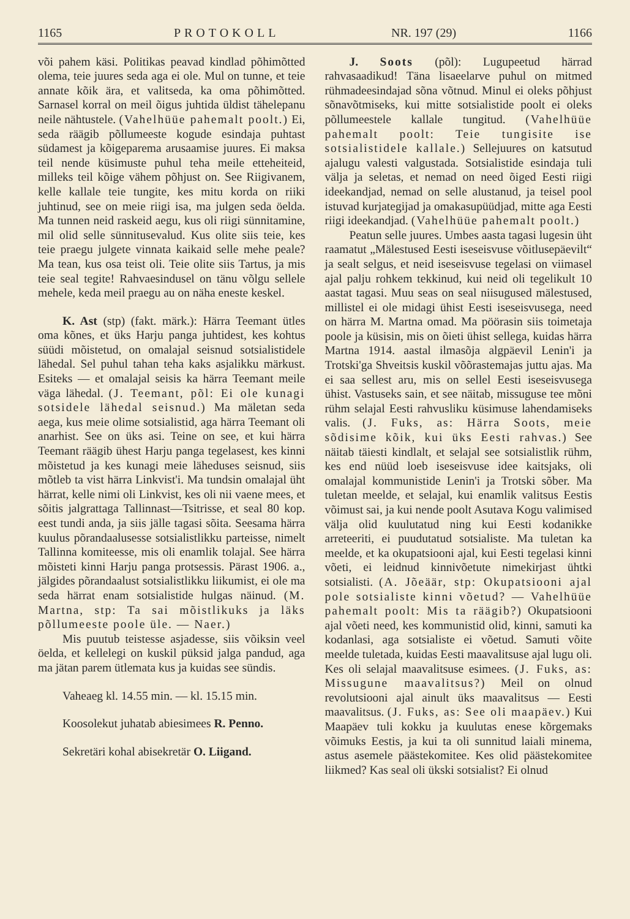1165 PROTOKOLL NR. 197 (29) 1166
või pahem käsi. Politikas peavad kindlad põhimõtted olema, teie juures seda aga ei ole. Mul on tunne, et teie annate kõik ära, et valitseda, ka oma põhimõtted. Sarnasel korral on meil õigus juhtida üldist tähelepanu neile nähtustele. (Vahelhüüe pahemalt poolt.) Ei, seda räägib põllumeeste kogude esindaja puhtast südamest ja kõigeparema arusaamise juures. Ei maksa teil nende küsimuste puhul teha meile etteheiteid, milleks teil kõige vähem põhjust on. See Riigivanem, kelle kallale teie tungite, kes mitu korda on riiki juhtinud, see on meie riigi isa, ma julgen seda öelda. Ma tunnen neid raskeid aegu, kus oli riigi sünnitamine, mil olid selle sünnitusevalud. Kus olite siis teie, kes teie praegu julgete vinnata kaikaid selle mehe peale? Ma tean, kus osa teist oli. Teie olite siis Tartus, ja mis teie seal tegite! Rahvaesindusel on tänu võlgu sellele mehele, keda meil praegu au on näha eneste keskel.
K. Ast (stp) (fakt. märk.): Härra Teemant ütles oma kõnes, et üks Harju panga juhtidest, kes kohtus süüdi mõistetud, on omalajal seisnud sotsialistidele lähedal. Sel puhul tahan teha kaks asjalikku märkust. Esiteks — et omalajal seisis ka härra Teemant meile väga lähedal. (J. Teemant, põl: Ei ole kunagi sotsidele lähedal seisnud.) Ma mäletan seda aega, kus meie olime sotsialistid, aga härra Teemant oli anarhist. See on üks asi. Teine on see, et kui härra Teemant räägib ühest Harju panga tegelasest, kes kinni mõistetud ja kes kunagi meie läheduses seisnud, siis mõtleb ta vist härra Linkvist'i. Ma tundsin omalajal üht härrat, kelle nimi oli Linkvist, kes oli nii vaene mees, et sõitis jalgrattaga Tallinnast—Tsitrisse, et seal 80 kop. eest tundi anda, ja siis jälle tagasi sõita. Seesama härra kuulus põrandaalusesse sotsialistlikku parteisse, nimelt Tallinna komiteesse, mis oli enamlik tolajal. See härra mõisteti kinni Harju panga protsessis. Pärast 1906. a., jälgides põrandaalust sotsialistlikku liikumist, ei ole ma seda härrat enam sotsialistide hulgas näinud. (M. Martna, stp: Ta sai mõistlikuks ja läks põllumeeste poole üle. — Naer.)
Mis puutub teistesse asjadesse, siis võiksin veel öelda, et kellelegi on kuskil püksid jalga pandud, aga ma jätan parem ütlematа kus ja kuidas see sündis.
Vaheaeg kl. 14.55 min. — kl. 15.15 min.
Koosolekut juhatab abiesimees R. Penno.
Sekretäri kohal abisekretär O. Liigand.
J. Soots (põl): Lugupeetud härrad rahvasaadikud! Täna lisaeelarve puhul on mitmed rühmadeesindajad sõna võtnud. Minul ei oleks põhjust sõnavõtmiseks, kui mitte sotsialistide poolt ei oleks põllumeestele kallale tungitud. (Vahelhüüe pahemalt poolt: Teie tungisite ise sotsialistidele kallale.) Sellejuures on katsutud ajalugu valesti valgustada. Sotsialistide esindaja tuli välja ja seletas, et nemad on need õiged Eesti riigi ideekandjad, nemad on selle alustanud, ja teisel pool istuvad kurjategijad ja omakasupüüdjad, mitte aga Eesti riigi ideekandjad. (Vahelhüüe pahemalt poolt.)
Peatun selle juures. Umbes aasta tagasi lugesin üht raamatut „Mälestused Eesti iseseisvuse võitlusepäevilt“ ja sealt selgus, et neid iseseisvuse tegelasi on viimasel ajal palju rohkem tekkinud, kui neid oli tegelikult 10 aastat tagasi. Muu seas on seal niisugused mälestused, millistel ei ole midagi ühist Eesti iseseisvusega, need on härra M. Martna omad. Ma pöörasin siis toimetaja poole ja küsisin, mis on õieti ühist sellega, kuidas härra Martna 1914. aastal ilmasõja algpäevil Lenin'i ja Trotski'ga Shveitsis kuskil võõrastemajas juttu ajas. Ma ei saa sellest aru, mis on sellel Eesti iseseisvusega ühist. Vastuseks sain, et see näitab, missuguse tee mõni rühm selajal Eesti rahvusliku küsimuse lahendamiseks valis. (J. Fuks, as: Härra Soots, meie sõdisime kõik, kui üks Eesti rahvas.) See näitab täiesti kindlalt, et selajal see sotsialistlik rühm, kes end nüüd loeb iseseisvuse idee kaitsjaks, oli omalajal kommunistide Lenin'i ja Trotski sõber. Ma tuletan meelde, et selajal, kui enamlik valitsus Eestis võimust sai, ja kui nende poolt Asutava Kogu valimised välja olid kuulutatud ning kui Eesti kodanikke arreteeriti, ei puudutatud sotsialiste. Ma tuletan ka meelde, et ka okupatsiooni ajal, kui Eesti tegelasi kinni võeti, ei leidnud kinnivõetute nimekirjast ühtki sotsialisti. (A. Jõeäär, stp: Okupatsiooni ajal pole sotsialiste kinni võetud? — Vahelhüüe pahemalt poolt: Mis ta räägib?) Okupatsiooni ajal võeti need, kes kommunistid olid, kinni, samuti ka kodanlasi, aga sotsialiste ei võetud. Samuti võite meelde tuletada, kuidas Eesti maavalitsuse ajal lugu oli. Kes oli selajal maavalitsuse esimees. (J. Fuks, as: Missugune maavalitsus?) Meil on olnud revolutsiooni ajal ainult üks maavalitsus — Eesti maavalitsus. (J. Fuks, as: See oli maapäev.) Kui Maapäev tuli kokku ja kuulutas enese kõrgemaks võimuks Eestis, ja kui ta oli sunnitud laiali minema, astus asemele päästekomitee. Kes olid päästekomitee liikmed? Kas seal oli ükski sotsialist? Ei olnud